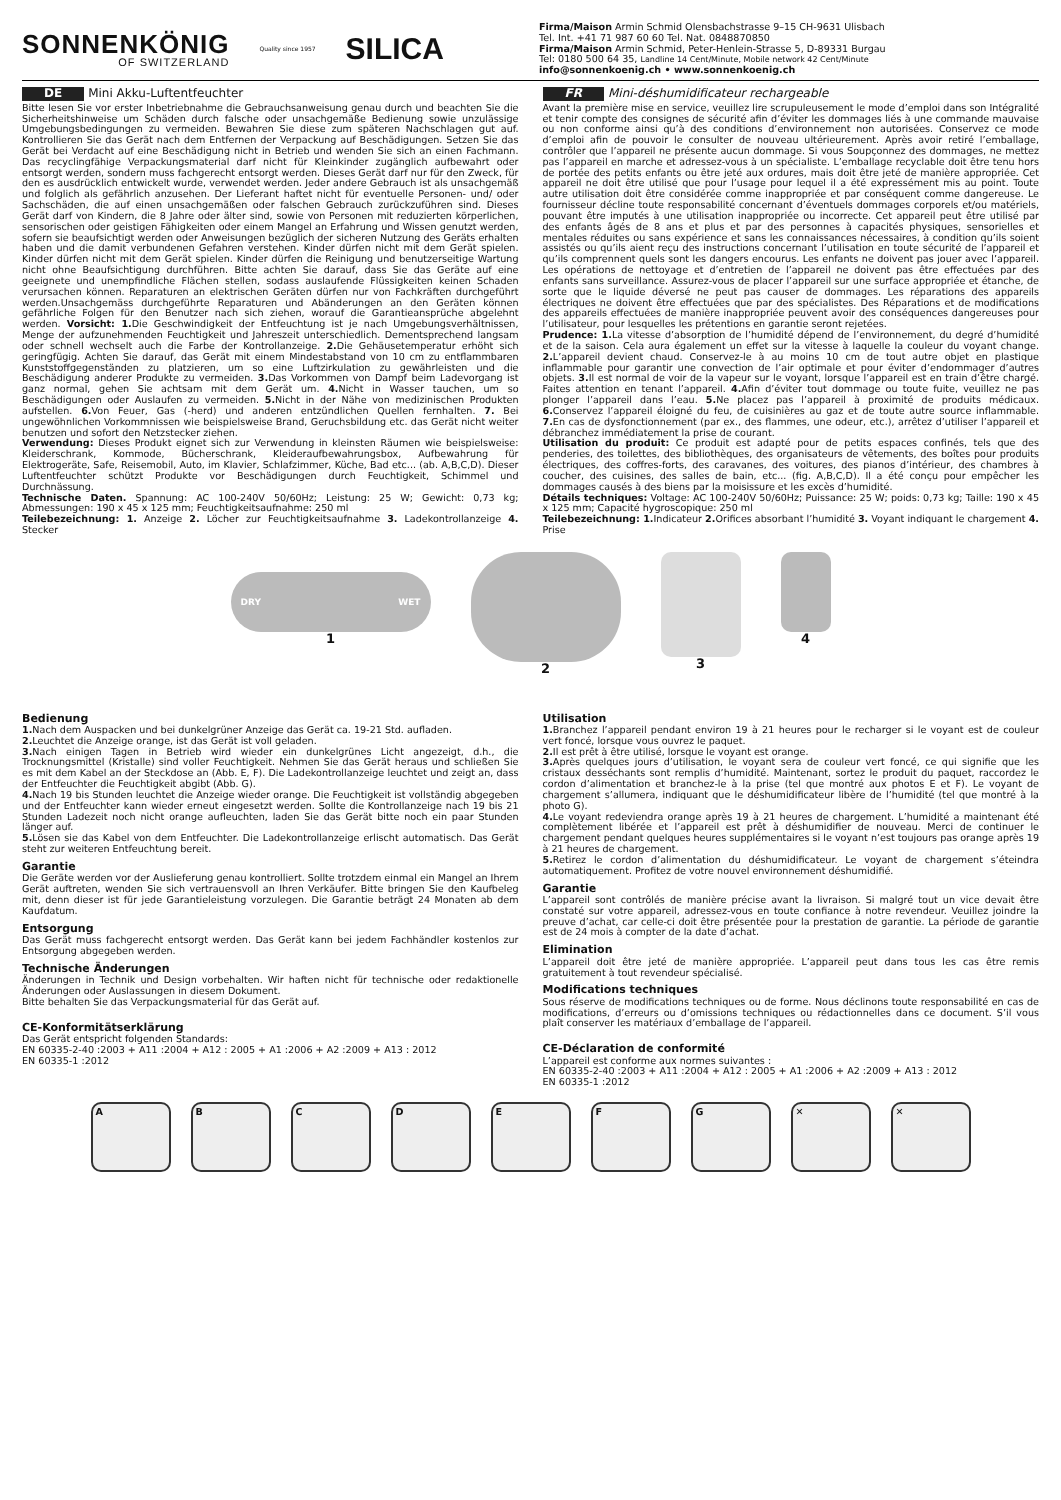SONNENKÖNIG
OF SWITZERLAND
Quality since 1957
SILICA
Firma/Maison Armin Schmid Olensbachstrasse 9–15 CH-9631 Ulisbach
Tel. Int. +41 71 987 60 60 Tel. Nat. 0848870850
Firma/Maison Armin Schmid, Peter-Henlein-Strasse 5, D-89331 Burgau
Tel: 0180 500 64 35, Landline 14 Cent/Minute, Mobile network 42 Cent/Minute
info@sonnenkoenig.ch • www.sonnenkoenig.ch
DE Mini Akku-Luftentfeuchter
Bitte lesen Sie vor erster Inbetriebnahme die Gebrauchsanweisung genau durch und beachten Sie die Sicherheitshinweise um Schäden durch falsche oder unsachgemäße Bedienung sowie unzulässige Umgebungsbedingungen zu vermeiden. Bewahren Sie diese zum späteren Nachschlagen gut auf. Kontrollieren Sie das Gerät nach dem Entfernen der Verpackung auf Beschädigungen. Setzen Sie das Gerät bei Verdacht auf eine Beschädigung nicht in Betrieb und wenden Sie sich an einen Fachmann. Das recyclingfähige Verpackungsmaterial darf nicht für Kleinkinder zugänglich aufbewahrt oder entsorgt werden, sondern muss fachgerecht entsorgt werden. Dieses Gerät darf nur für den Zweck, für den es ausdrücklich entwickelt wurde, verwendet werden. Jeder andere Gebrauch ist als unsachgemäß und folglich als gefährlich anzusehen. Der Lieferant haftet nicht für eventuelle Personen- und/ oder Sachschäden, die auf einen unsachgemäßen oder falschen Gebrauch zurückzuführen sind. Dieses Gerät darf von Kindern, die 8 Jahre oder älter sind, sowie von Personen mit reduzierten körperlichen, sensorischen oder geistigen Fähigkeiten oder einem Mangel an Erfahrung und Wissen genutzt werden, sofern sie beaufsichtigt werden oder Anweisungen bezüglich der sicheren Nutzung des Geräts erhalten haben und die damit verbundenen Gefahren verstehen. Kinder dürfen nicht mit dem Gerät spielen. Kinder dürfen nicht mit dem Gerät spielen. Kinder dürfen die Reinigung und benutzerseitige Wartung nicht ohne Beaufsichtigung durchführen. Bitte achten Sie darauf, dass Sie das Geräte auf eine geeignete und unempfindliche Flächen stellen, sodass auslaufende Flüssigkeiten keinen Schaden verursachen können. Reparaturen an elektrischen Geräten dürfen nur von Fachkräften durchgeführt werden.Unsachgemäss durchgeführte Reparaturen und Abänderungen an den Geräten können gefährliche Folgen für den Benutzer nach sich ziehen, worauf die Garantieansprüche abgelehnt werden. Vorsicht: 1. Die Geschwindigkeit der Entfeuchtung ist je nach Umgebungsverhältnissen, Menge der aufzunehmenden Feuchtigkeit und Jahreszeit unterschiedlich. Dementsprechend langsam oder schnell wechselt auch die Farbe der Kontrollanzeige. 2. Die Gehäusetemperatur erhöht sich geringfügig. Achten Sie darauf, das Gerät mit einem Mindestabstand von 10 cm zu entflammbaren Kunststoffgegenständen zu platzieren, um so eine Luftzirkulation zu gewährleisten und die Beschädigung anderer Produkte zu vermeiden. 3. Das Vorkommen von Dampf beim Ladevorgang ist ganz normal, gehen Sie achtsam mit dem Gerät um. 4. Nicht in Wasser tauchen, um so Beschädigungen oder Auslaufen zu vermeiden. 5. Nicht in der Nähe von medizinischen Produkten aufstellen. 6. Von Feuer, Gas (-herd) und anderen entzündlichen Quellen fernhalten. 7. Bei ungewöhnlichen Vorkommnissen wie beispielsweise Brand, Geruchsbildung etc. das Gerät nicht weiter benutzen und sofort den Netzstecker ziehen.
Verwendung: Dieses Produkt eignet sich zur Verwendung in kleinsten Räumen wie beispielsweise: Kleiderschrank, Kommode, Bücherschrank, Kleideraufbewahrungsbox, Aufbewahrung für Elektrogeräte, Safe, Reisemobil, Auto, im Klavier, Schlafzimmer, Küche, Bad etc... (ab. A,B,C,D). Dieser Luftentfeuchter schützt Produkte vor Beschädigungen durch Feuchtigkeit, Schimmel und Durchnässung.
Technische Daten. Spannung: AC 100-240V 50/60Hz; Leistung: 25 W; Gewicht: 0,73 kg; Abmessungen: 190 x 45 x 125 mm; Feuchtigkeitsaufnahme: 250 ml
Teilebezeichnung: 1. Anzeige 2. Löcher zur Feuchtigkeitsaufnahme 3. Ladekontrollanzeige 4. Stecker
FR Mini-déshumidificateur rechargeable
Avant la première mise en service, veuillez lire scrupuleusement le mode d’emploi dans son Intégralité et tenir compte des consignes de sécurité afin d’éviter les dommages liés à une commande mauvaise ou non conforme ainsi qu’à des conditions d’environnement non autorisées. Conservez ce mode d’emploi afin de pouvoir le consulter de nouveau ultérieurement. Après avoir retiré l’emballage, contrôler que l’appareil ne présente aucun dommage. Si vous Soupçonnez des dommages, ne mettez pas l’appareil en marche et adressez-vous à un spécialiste. L’emballage recyclable doit être tenu hors de portée des petits enfants ou être jeté aux ordures, mais doit être jeté de manière appropriée. Cet appareil ne doit être utilisé que pour l’usage pour lequel il a été expressément mis au point. Toute autre utilisation doit être considérée comme inappropriée et par conséquent comme dangereuse. Le fournisseur décline toute responsabilité concernant d’éventuels dommages corporels et/ou matériels, pouvant être imputés à une utilisation inappropriée ou incorrecte. Cet appareil peut être utilisé par des enfants âgés de 8 ans et plus et par des personnes à capacités physiques, sensorielles et mentales réduites ou sans expérience et sans les connaissances nécessaires, à condition qu’ils soient assistés ou qu’ils aient reçu des instructions concernant l’utilisation en toute sécurité de l’appareil et qu’ils comprennent quels sont les dangers encourus. Les enfants ne doivent pas jouer avec l’appareil. Les opérations de nettoyage et d’entretien de l’appareil ne doivent pas être effectuées par des enfants sans surveillance. Assurez-vous de placer l’appareil sur une surface appropriée et étanche, de sorte que le liquide déversé ne peut pas causer de dommages. Les réparations des appareils électriques ne doivent être effectuées que par des spécialistes. Des Réparations et de modifications des appareils effectuées de manière inappropriée peuvent avoir des conséquences dangereuses pour l’utilisateur, pour lesquelles les prétentions en garantie seront rejetées.
Prudence: 1. La vitesse d’absorption de l’humidité dépend de l’environnement, du degré d’humidité et de la saison. Cela aura également un effet sur la vitesse à laquelle la couleur du voyant change. 2. L’appareil devient chaud. Conservez-le à au moins 10 cm de tout autre objet en plastique inflammable pour garantir une convection de l’air optimale et pour éviter d’endommager d’autres objets. 3. Il est normal de voir de la vapeur sur le voyant, lorsque l’appareil est en train d’être chargé. Faites attention en tenant l’appareil. 4. Afin d’éviter tout dommage ou toute fuite, veuillez ne pas plonger l’appareil dans l’eau. 5. Ne placez pas l’appareil à proximité de produits médicaux. 6. Conservez l’appareil éloigné du feu, de cuisinières au gaz et de toute autre source inflammable. 7. En cas de dysfonctionnement (par ex., des flammes, une odeur, etc.), arrêtez d’utiliser l’appareil et débranchez immédiatement la prise de courant.
Utilisation du produit: Ce produit est adapté pour de petits espaces confinés, tels que des penderies, des toilettes, des bibliothèques, des organisateurs de vêtements, des boîtes pour produits électriques, des coffres-forts, des caravanes, des voitures, des pianos d’intérieur, des chambres à coucher, des cuisines, des salles de bain, etc... (fig. A,B,C,D). Il a été conçu pour empêcher les dommages causés à des biens par la moisissure et les excès d’humidité.
Détails techniques: Voltage: AC 100-240V 50/60Hz; Puissance: 25 W; poids: 0,73 kg; Taille: 190 x 45 x 125 mm; Capacité hygroscopique: 250 ml
Teilebezeichnung: 1. Indicateur 2. Orifices absorbant l’humidité 3. Voyant indiquant le chargement 4. Prise
DRY WET
1
2 3 4
Bedienung
1. Nach dem Auspacken und bei dunkelgrüner Anzeige das Gerät ca. 19-21 Std. aufladen.
2. Leuchtet die Anzeige orange, ist das Gerät ist voll geladen.
3. Nach einigen Tagen in Betrieb wird wieder ein dunkelgrünes Licht angezeigt, d.h., die Trocknungsmittel (Kristalle) sind voller Feuchtigkeit. Nehmen Sie das Gerät heraus und schließen Sie es mit dem Kabel an der Steckdose an (Abb. E, F). Die Ladekontrollanzeige leuchtet und zeigt an, dass der Entfeuchter die Feuchtigkeit abgibt (Abb. G).
4. Nach 19 bis Stunden leuchtet die Anzeige wieder orange. Die Feuchtigkeit ist vollständig abgegeben und der Entfeuchter kann wieder erneut eingesetzt werden. Sollte die Kontrollanzeige nach 19 bis 21 Stunden Ladezeit noch nicht orange aufleuchten, laden Sie das Gerät bitte noch ein paar Stunden länger auf.
5. Lösen sie das Kabel von dem Entfeuchter. Die Ladekontrollanzeige erlischt automatisch. Das Gerät steht zur weiteren Entfeuchtung bereit.
Garantie
Die Geräte werden vor der Auslieferung genau kontrolliert. Sollte trotzdem einmal ein Mangel an Ihrem Gerät auftreten, wenden Sie sich vertrauensvoll an Ihren Verkäufer. Bitte bringen Sie den Kaufbeleg mit, denn dieser ist für jede Garantieleistung vorzulegen. Die Garantie beträgt 24 Monaten ab dem Kaufdatum.
Entsorgung
Das Gerät muss fachgerecht entsorgt werden. Das Gerät kann bei jedem Fachhändler kostenlos zur Entsorgung abgegeben werden.
Technische Änderungen
Änderungen in Technik und Design vorbehalten. Wir haften nicht für technische oder redaktionelle Änderungen oder Auslassungen in diesem Dokument.
Bitte behalten Sie das Verpackungsmaterial für das Gerät auf.
CE-Konformitätserklärung
Das Gerät entspricht folgenden Standards:
EN 60335-2-40 :2003 + A11 :2004 + A12 : 2005 + A1 :2006 + A2 :2009 + A13 : 2012
EN 60335-1 :2012
Utilisation
1. Branchez l’appareil pendant environ 19 à 21 heures pour le recharger si le voyant est de couleur vert foncé, lorsque vous ouvrez le paquet.
2. Il est prêt à être utilisé, lorsque le voyant est orange.
3. Après quelques jours d’utilisation, le voyant sera de couleur vert foncé, ce qui signifie que les cristaux desséchants sont remplis d’humidité. Maintenant, sortez le produit du paquet, raccordez le cordon d’alimentation et branchez-le à la prise (tel que montré aux photos E et F). Le voyant de chargement s’allumera, indiquant que le déshumidificateur libère de l’humidité (tel que montré à la photo G).
4. Le voyant redeviendra orange après 19 à 21 heures de chargement. L’humidité a maintenant été complètement libérée et l’appareil est prêt à déshumidifier de nouveau. Merci de continuer le chargement pendant quelques heures supplémentaires si le voyant n’est toujours pas orange après 19 à 21 heures de chargement.
5. Retirez le cordon d’alimentation du déshumidificateur. Le voyant de chargement s’éteindra automatiquement. Profitez de votre nouvel environnement déshumidifié.
Garantie
L’appareil sont contrôlés de manière précise avant la livraison. Si malgré tout un vice devait être constaté sur votre appareil, adressez-vous en toute confiance à notre revendeur. Veuillez joindre la preuve d’achat, car celle-ci doit être présentée pour la prestation de garantie. La période de garantie est de 24 mois à compter de la date d’achat.
Elimination
L’appareil doit être jeté de manière appropriée. L’appareil peut dans tous les cas être remis gratuitement à tout revendeur spécialisé.
Modifications techniques
Sous réserve de modifications techniques ou de forme. Nous déclinons toute responsabilité en cas de modifications, d’erreurs ou d’omissions techniques ou rédactionnelles dans ce document. S’il vous plaît conserver les matériaux d’emballage de l’appareil.
CE-Déclaration de conformité
L’appareil est conforme aux normes suivantes :
EN 60335-2-40 :2003 + A11 :2004 + A12 : 2005 + A1 :2006 + A2 :2009 + A13 : 2012
EN 60335-1 :2012
A B C D E F G ✕ ✕